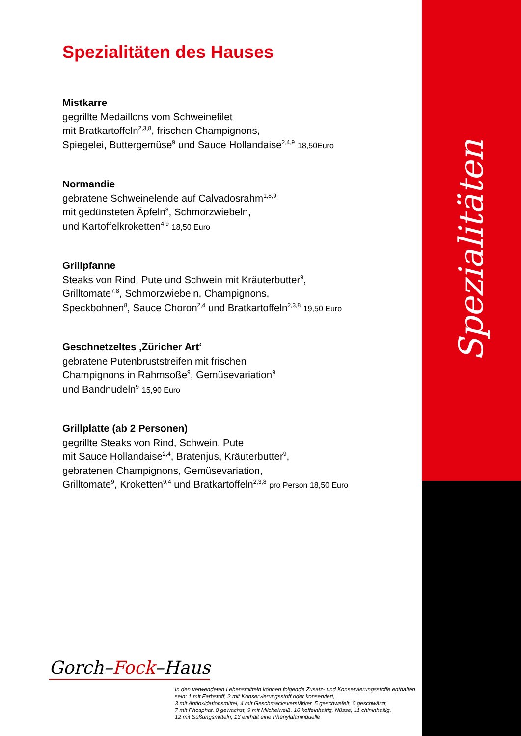Spezialitäten
Spezialitäten des Hauses
Mistkarre
gegrillte Medaillons vom Schweinefilet
mit Bratkartoffeln<sup>2,3,8</sup>, frischen Champignons,
Spiegelei, Buttergemüse<sup>9</sup> und Sauce Hollandaise<sup>2,4,9</sup> 18,50Euro
Normandie
gebratene Schweinelende auf Calvadosrahm<sup>1,8,9</sup>
mit gedünsteten Äpfeln<sup>8</sup>, Schmorzwiebeln,
und Kartoffelkroketten<sup>4,9</sup> 18,50 Euro
Grillpfanne
Steaks von Rind, Pute und Schwein mit Kräuterbutter<sup>9</sup>,
Grilltomate<sup>7,8</sup>, Schmorzwiebeln, Champignons,
Speckbohnen<sup>8</sup>, Sauce Choron<sup>2,4</sup> und Bratkartoffeln<sup>2,3,8</sup> 19,50 Euro
Geschnetzeltes ‚Züricher Art‘gebratene Putenbruststreifen mit frischen
Champignons in Rahmsoße<sup>9</sup>, Gemüsevariation<sup>9</sup>
und Bandnudeln<sup>9</sup> 15,90 Euro
Grillplatte (ab 2 Personen)
gegrillte Steaks von Rind, Schwein, Pute
mit Sauce Hollandaise<sup>2,4</sup>, Bratenjus, Kräuterbutter<sup>9</sup>,
gebratenen Champignons, Gemüsevariation,
Grilltomate<sup>9</sup>, Kroketten<sup>9,4</sup> und Bratkartoffeln<sup>2,3,8</sup> pro Person 18,50 Euro
Gorch–Fock–Haus
In den verwendeten Lebensmitteln können folgende Zusatz- und Konservierungsstoffe enthalten sein: 1 mit Farbstoff, 2 mit Konservierungsstoff oder konserviert,
3 mit Antioxidationsmittel, 4 mit Geschmacksverstärker, 5 geschwefelt, 6 geschwärzt,
7 mit Phosphat, 8 gewachst, 9 mit Milcheiweiß, 10 koffeinhaltig, Nüsse, 11 chininhaltig,
12 mit Süßungsmitteln, 13 enthält eine Phenylalaninquelle